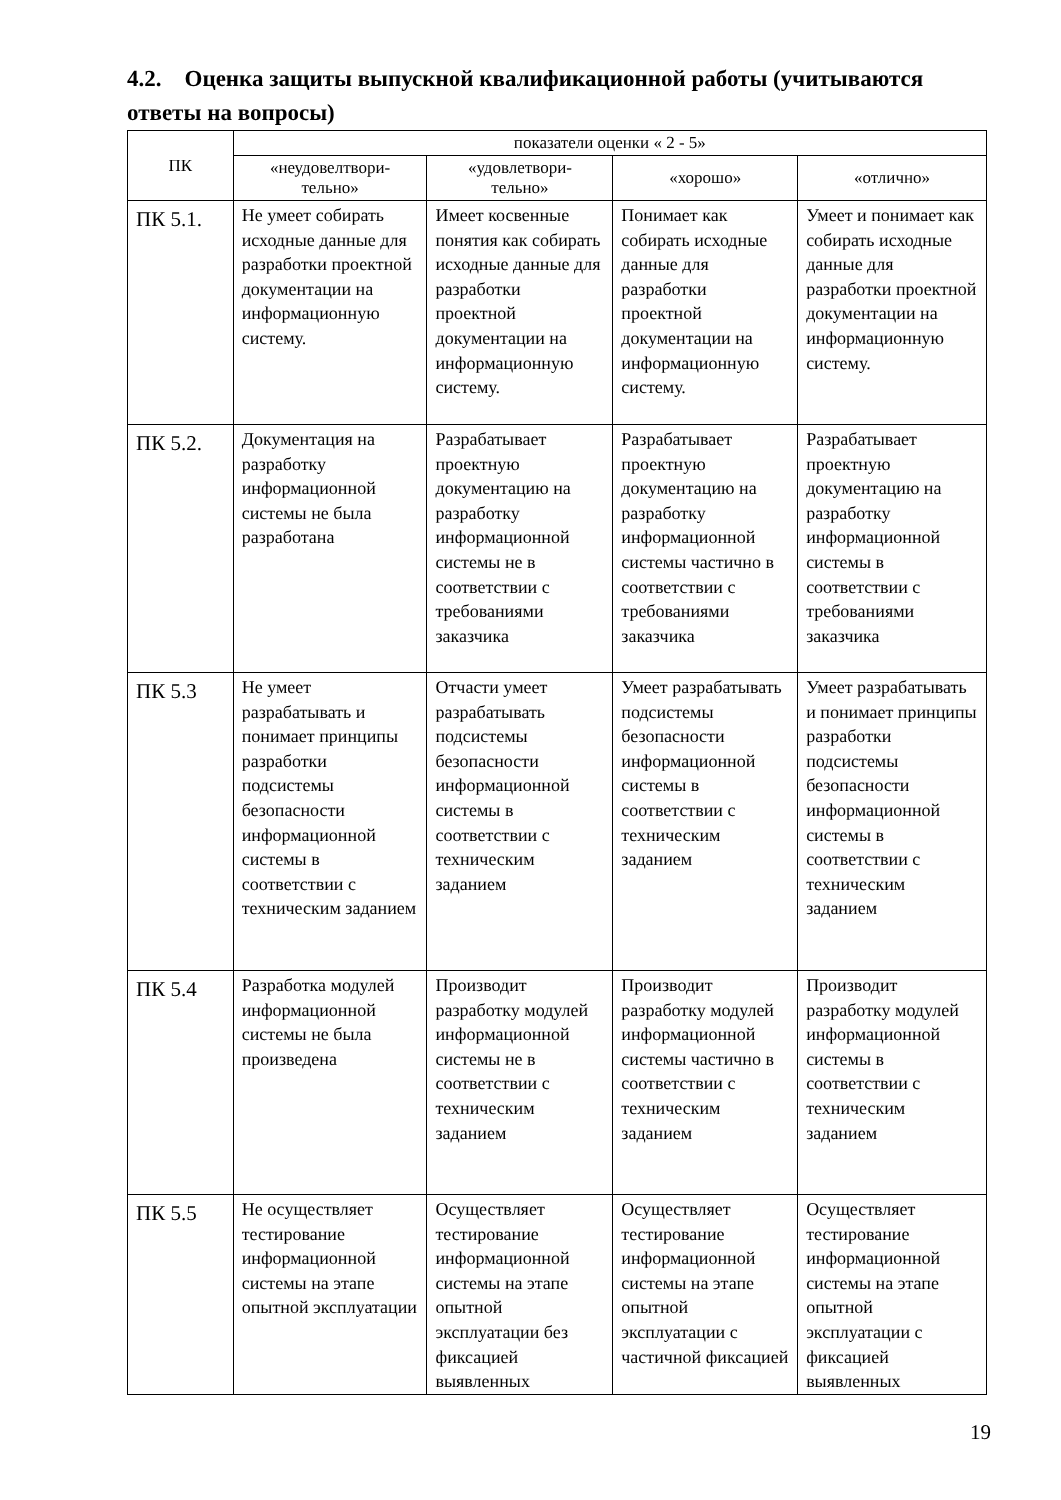4.2. Оценка защиты выпускной квалификационной работы (учитываются ответы на вопросы)
| ПК | показатели оценки « 2 - 5» | | | |
| --- | --- | --- | --- | --- |
| | «неудовелтвори- тельно» | «удовлетвори- тельно» | «хорошо» | «отлично» |
| ПК 5.1. | Не умеет собирать исходные данные для разработки проектной документации на информационную систему. | Имеет косвенные понятия как собирать исходные данные для разработки проектной документации на информационную систему. | Понимает как собирать исходные данные для разработки проектной документации на информационную систему. | Умеет и понимает как собирать исходные данные для разработки проектной документации на информационную систему. |
| ПК 5.2. | Документация на разработку информационной системы не была разработана | Разрабатывает проектную документацию на разработку информационной системы не в соответствии с требованиями заказчика | Разрабатывает проектную документацию на разработку информационной системы частично в соответствии с требованиями заказчика | Разрабатывает проектную документацию на разработку информационной системы в соответствии с требованиями заказчика |
| ПК 5.3 | Не умеет разрабатывать и понимает принципы разработки подсистемы безопасности информационной системы в соответствии с техническим заданием | Отчасти умеет разрабатывать подсистемы безопасности информационной системы в соответствии с техническим заданием | Умеет разрабатывать подсистемы безопасности информационной системы в соответствии с техническим заданием | Умеет разрабатывать и понимает принципы разработки подсистемы безопасности информационной системы в соответствии с техническим заданием |
| ПК 5.4 | Разработка модулей информационной системы не была произведена | Производит разработку модулей информационной системы не в соответствии с техническим заданием | Производит разработку модулей информационной системы частично в соответствии с техническим заданием | Производит разработку модулей информационной системы в соответствии с техническим заданием |
| ПК 5.5 | Не осуществляет тестирование информационной системы на этапе опытной эксплуатации | Осуществляет тестирование информационной системы на этапе опытной эксплуатации без фиксацией выявленных | Осуществляет тестирование информационной системы на этапе опытной эксплуатации с частичной фиксацией | Осуществляет тестирование информационной системы на этапе опытной эксплуатации с фиксацией выявленных |
19